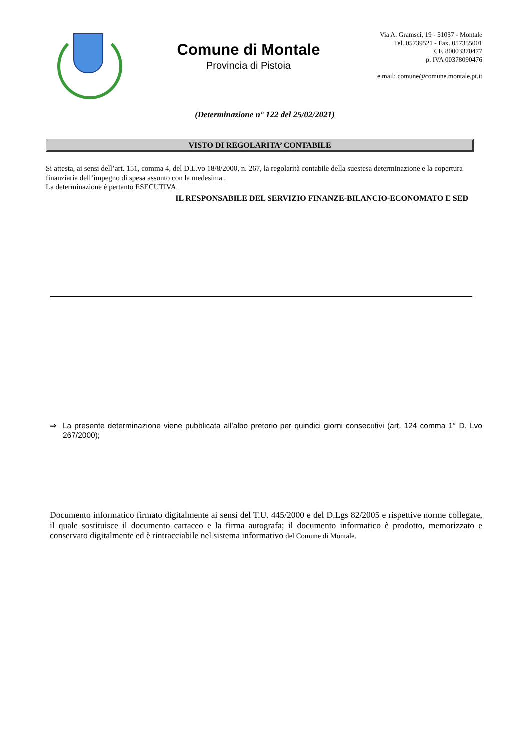Comune di Montale
Provincia di Pistoia
Via A. Gramsci, 19 - 51037 - Montale
Tel. 05739521 - Fax. 057355001
CF. 80003370477
p. IVA 00378090476
e.mail: comune@comune.montale.pt.it
(Determinazione n° 122 del 25/02/2021)
VISTO DI REGOLARITA’ CONTABILE
Si attesta, ai sensi dell’art. 151, comma 4, del D.L.vo 18/8/2000, n. 267, la regolarità contabile della suestesa determinazione e la copertura finanziaria dell’impegno di spesa assunto con la medesima .
La determinazione è pertanto ESECUTIVA.
IL RESPONSABILE DEL SERVIZIO FINANZE-BILANCIO-ECONOMATO E SED
⇒ La presente determinazione viene pubblicata all’albo pretorio per quindici giorni consecutivi (art. 124 comma 1° D. Lvo 267/2000);
Documento informatico firmato digitalmente ai sensi del T.U. 445/2000 e del D.Lgs 82/2005 e rispettive norme collegate, il quale sostituisce il documento cartaceo e la firma autografa; il documento informatico è prodotto, memorizzato e conservato digitalmente ed è rintracciabile nel sistema informativo del Comune di Montale.